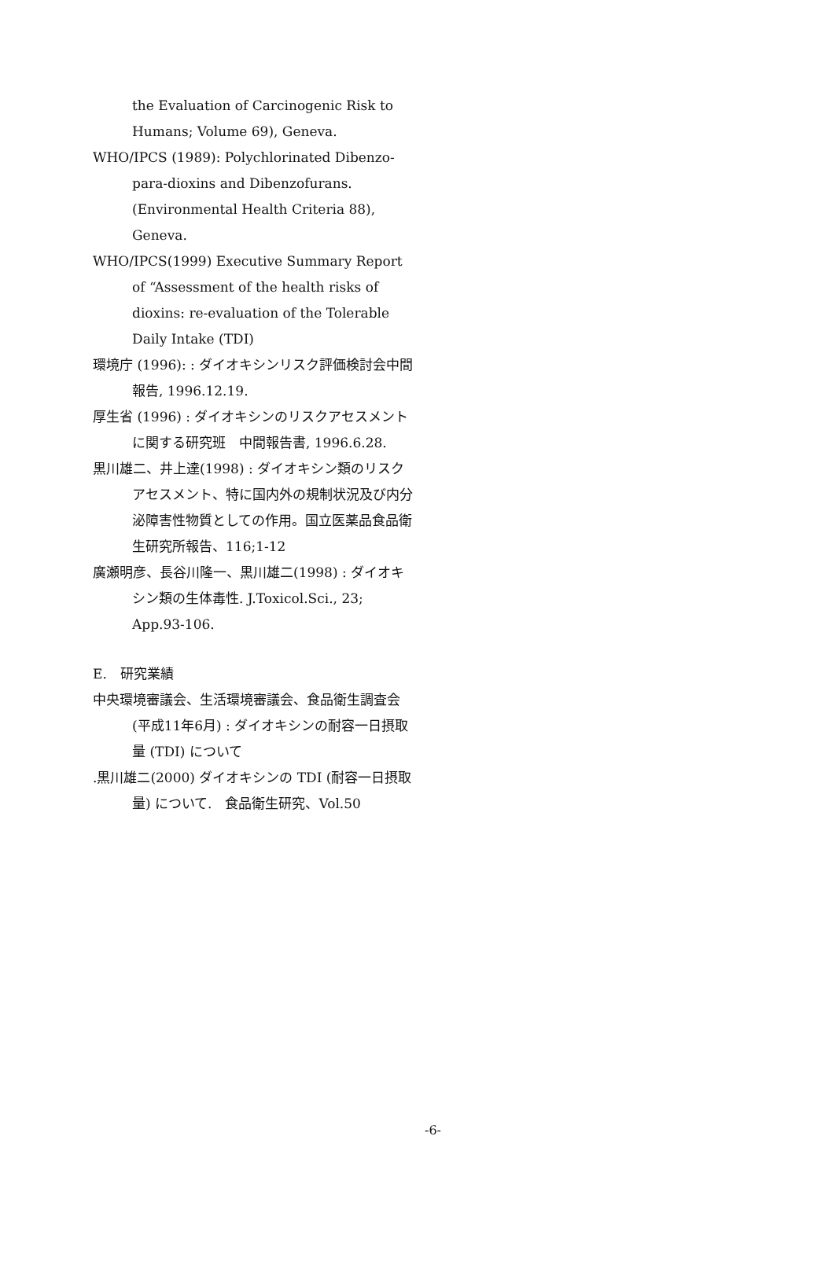the Evaluation of Carcinogenic Risk to Humans; Volume 69), Geneva.
WHO/IPCS (1989): Polychlorinated Dibenzo-para-dioxins and Dibenzofurans. (Environmental Health Criteria 88), Geneva.
WHO/IPCS(1999) Executive Summary Report of “Assessment of the health risks of dioxins: re-evaluation of the Tolerable Daily Intake (TDI)
環境庁 (1996): : ダイオキシンリスク評価検討会中間報告, 1996.12.19.
厚生省 (1996) : ダイオキシンのリスクアセスメントに関する研究班　中間報告書, 1996.6.28.
黒川雄二、井上達(1998) : ダイオキシン類のリスクアセスメント、特に国内外の規制状況及び内分泌障害性物質としての作用。国立医薬品食品衛生研究所報告、116;1-12
廣瀬明彦、長谷川隆一、黒川雄二(1998) : ダイオキシン類の生体毒性. J.Toxicol.Sci., 23; App.93-106.
E.　研究業績
中央環境審議会、生活環境審議会、食品衛生調査会 (平成11年6月) : ダイオキシンの耐容一日摂取量 (TDI) について
.黒川雄二(2000) ダイオキシンの TDI (耐容一日摂取量) について.　食品衛生研究、Vol.50
-6-